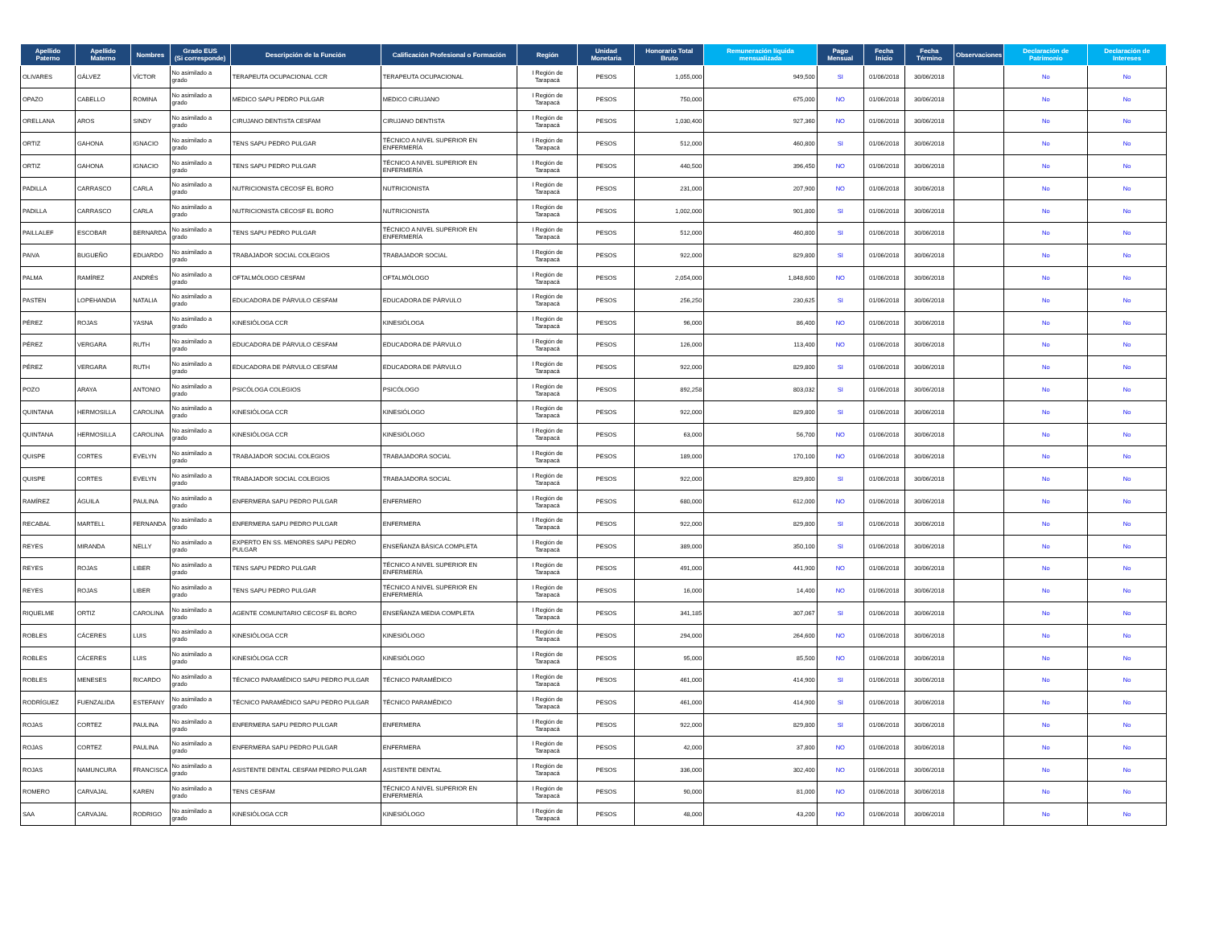| Apellido Paterno | Apellido Materno | Nombres | Grado EUS (Si corresponde) | Descripción de la Función | Calificación Profesional o Formación | Región | Unidad Monetaria | Honorario Total Bruto | Remuneración líquida mensualizada | Pago Mensual | Fecha Inicio | Fecha Término | Observaciones | Declaración de Patrimonio | Declaración de Intereses |
| --- | --- | --- | --- | --- | --- | --- | --- | --- | --- | --- | --- | --- | --- | --- | --- |
| OLIVARES | GÁLVEZ | VÍCTOR | No asimilado a grado | TERAPEUTA OCUPACIONAL CCR | TERAPEUTA OCUPACIONAL | I Región de Tarapacá | PESOS | 1,055,000 | 949,500 | SI | 01/06/2018 | 30/06/2018 | | No | No |
| OPAZO | CABELLO | ROMINA | No asimilado a grado | MEDICO SAPU PEDRO PULGAR | MEDICO CIRUJANO | I Región de Tarapacá | PESOS | 750,000 | 675,000 | NO | 01/06/2018 | 30/06/2018 | | No | No |
| ORELLANA | AROS | SINDY | No asimilado a grado | CIRUJANO DENTISTA CESFAM | CIRUJANO DENTISTA | I Región de Tarapacá | PESOS | 1,030,400 | 927,360 | NO | 01/06/2018 | 30/06/2018 | | No | No |
| ORTIZ | GAHONA | IGNACIO | No asimilado a grado | TENS SAPU PEDRO PULGAR | TÉCNICO A NIVEL SUPERIOR EN ENFERMERÍA | I Región de Tarapacá | PESOS | 512,000 | 460,800 | SI | 01/06/2018 | 30/06/2018 | | No | No |
| ORTIZ | GAHONA | IGNACIO | No asimilado a grado | TENS SAPU PEDRO PULGAR | TÉCNICO A NIVEL SUPERIOR EN ENFERMERÍA | I Región de Tarapacá | PESOS | 440,500 | 396,450 | NO | 01/06/2018 | 30/06/2018 | | No | No |
| PADILLA | CARRASCO | CARLA | No asimilado a grado | NUTRICIONISTA CECOSF EL BORO | NUTRICIONISTA | I Región de Tarapacá | PESOS | 231,000 | 207,900 | NO | 01/06/2018 | 30/06/2018 | | No | No |
| PADILLA | CARRASCO | CARLA | No asimilado a grado | NUTRICIONISTA CECOSF EL BORO | NUTRICIONISTA | I Región de Tarapacá | PESOS | 1,002,000 | 901,800 | SI | 01/06/2018 | 30/06/2018 | | No | No |
| PAILLALEF | ESCOBAR | BERNARDA | No asimilado a grado | TENS SAPU PEDRO PULGAR | TÉCNICO A NIVEL SUPERIOR EN ENFERMERÍA | I Región de Tarapacá | PESOS | 512,000 | 460,800 | SI | 01/06/2018 | 30/06/2018 | | No | No |
| PAIVA | BUGUEÑO | EDUARDO | No asimilado a grado | TRABAJADOR SOCIAL COLEGIOS | TRABAJADOR SOCIAL | I Región de Tarapacá | PESOS | 922,000 | 829,800 | SI | 01/06/2018 | 30/06/2018 | | No | No |
| PALMA | RAMÍREZ | ANDRÉS | No asimilado a grado | OFTALMÓLOGO CESFAM | OFTALMÓLOGO | I Región de Tarapacá | PESOS | 2,054,000 | 1,848,600 | NO | 01/06/2018 | 30/06/2018 | | No | No |
| PASTEN | LOPEHANDIA | NATALIA | No asimilado a grado | EDUCADORA DE PÁRVULO CESFAM | EDUCADORA DE PÁRVULO | I Región de Tarapacá | PESOS | 256,250 | 230,625 | SI | 01/06/2018 | 30/06/2018 | | No | No |
| PÉREZ | ROJAS | YASNA | No asimilado a grado | KINESIÓLOGA CCR | KINESIÓLOGA | I Región de Tarapacá | PESOS | 96,000 | 86,400 | NO | 01/06/2018 | 30/06/2018 | | No | No |
| PÉREZ | VERGARA | RUTH | No asimilado a grado | EDUCADORA DE PÁRVULO CESFAM | EDUCADORA DE PÁRVULO | I Región de Tarapacá | PESOS | 126,000 | 113,400 | NO | 01/06/2018 | 30/06/2018 | | No | No |
| PÉREZ | VERGARA | RUTH | No asimilado a grado | EDUCADORA DE PÁRVULO CESFAM | EDUCADORA DE PÁRVULO | I Región de Tarapacá | PESOS | 922,000 | 829,800 | SI | 01/06/2018 | 30/06/2018 | | No | No |
| POZO | ARAYA | ANTONIO | No asimilado a grado | PSICÓLOGA COLEGIOS | PSICÓLOGO | I Región de Tarapacá | PESOS | 892,258 | 803,032 | SI | 01/06/2018 | 30/06/2018 | | No | No |
| QUINTANA | HERMOSILLA | CAROLINA | No asimilado a grado | KINESIÓLOGA CCR | KINESIÓLOGO | I Región de Tarapacá | PESOS | 922,000 | 829,800 | SI | 01/06/2018 | 30/06/2018 | | No | No |
| QUINTANA | HERMOSILLA | CAROLINA | No asimilado a grado | KINESIÓLOGA CCR | KINESIÓLOGO | I Región de Tarapacá | PESOS | 63,000 | 56,700 | NO | 01/06/2018 | 30/06/2018 | | No | No |
| QUISPE | CORTES | EVELYN | No asimilado a grado | TRABAJADOR SOCIAL COLEGIOS | TRABAJADORA SOCIAL | I Región de Tarapacá | PESOS | 189,000 | 170,100 | NO | 01/06/2018 | 30/06/2018 | | No | No |
| QUISPE | CORTES | EVELYN | No asimilado a grado | TRABAJADOR SOCIAL COLEGIOS | TRABAJADORA SOCIAL | I Región de Tarapacá | PESOS | 922,000 | 829,800 | SI | 01/06/2018 | 30/06/2018 | | No | No |
| RAMÍREZ | ÁGUILA | PAULINA | No asimilado a grado | ENFERMERA SAPU PEDRO PULGAR | ENFERMERO | I Región de Tarapacá | PESOS | 680,000 | 612,000 | NO | 01/06/2018 | 30/06/2018 | | No | No |
| RECABAL | MARTELL | FERNANDA | No asimilado a grado | ENFERMERA SAPU PEDRO PULGAR | ENFERMERA | I Región de Tarapacá | PESOS | 922,000 | 829,800 | SI | 01/06/2018 | 30/06/2018 | | No | No |
| REYES | MIRANDA | NELLY | No asimilado a grado | EXPERTO EN SS. MENORES SAPU PEDRO PULGAR | ENSEÑANZA BÁSICA COMPLETA | I Región de Tarapacá | PESOS | 389,000 | 350,100 | SI | 01/06/2018 | 30/06/2018 | | No | No |
| REYES | ROJAS | LIBER | No asimilado a grado | TENS SAPU PEDRO PULGAR | TÉCNICO A NIVEL SUPERIOR EN ENFERMERÍA | I Región de Tarapacá | PESOS | 491,000 | 441,900 | NO | 01/06/2018 | 30/06/2018 | | No | No |
| REYES | ROJAS | LIBER | No asimilado a grado | TENS SAPU PEDRO PULGAR | TÉCNICO A NIVEL SUPERIOR EN ENFERMERÍA | I Región de Tarapacá | PESOS | 16,000 | 14,400 | NO | 01/06/2018 | 30/06/2018 | | No | No |
| RIQUELME | ORTIZ | CAROLINA | No asimilado a grado | AGENTE COMUNITARIO CECOSF EL BORO | ENSEÑANZA MEDIA COMPLETA | I Región de Tarapacá | PESOS | 341,185 | 307,067 | SI | 01/06/2018 | 30/06/2018 | | No | No |
| ROBLES | CÁCERES | LUIS | No asimilado a grado | KINESIÓLOGA CCR | KINESIÓLOGO | I Región de Tarapacá | PESOS | 294,000 | 264,600 | NO | 01/06/2018 | 30/06/2018 | | No | No |
| ROBLES | CÁCERES | LUIS | No asimilado a grado | KINESIÓLOGA CCR | KINESIÓLOGO | I Región de Tarapacá | PESOS | 95,000 | 85,500 | NO | 01/06/2018 | 30/06/2018 | | No | No |
| ROBLES | MENESES | RICARDO | No asimilado a grado | TÉCNICO PARAMÉDICO SAPU PEDRO PULGAR | TÉCNICO PARAMÉDICO | I Región de Tarapacá | PESOS | 461,000 | 414,900 | SI | 01/06/2018 | 30/06/2018 | | No | No |
| RODRÍGUEZ | FUENZALIDA | ESTEFANY | No asimilado a grado | TÉCNICO PARAMÉDICO SAPU PEDRO PULGAR | TÉCNICO PARAMÉDICO | I Región de Tarapacá | PESOS | 461,000 | 414,900 | SI | 01/06/2018 | 30/06/2018 | | No | No |
| ROJAS | CORTEZ | PAULINA | No asimilado a grado | ENFERMERA SAPU PEDRO PULGAR | ENFERMERA | I Región de Tarapacá | PESOS | 922,000 | 829,800 | SI | 01/06/2018 | 30/06/2018 | | No | No |
| ROJAS | CORTEZ | PAULINA | No asimilado a grado | ENFERMERA SAPU PEDRO PULGAR | ENFERMERA | I Región de Tarapacá | PESOS | 42,000 | 37,800 | NO | 01/06/2018 | 30/06/2018 | | No | No |
| ROJAS | NAMUNCURA | FRANCISCA | No asimilado a grado | ASISTENTE DENTAL CESFAM PEDRO PULGAR | ASISTENTE DENTAL | I Región de Tarapacá | PESOS | 336,000 | 302,400 | NO | 01/06/2018 | 30/06/2018 | | No | No |
| ROMERO | CARVAJAL | KAREN | No asimilado a grado | TENS CESFAM | TÉCNICO A NIVEL SUPERIOR EN ENFERMERÍA | I Región de Tarapacá | PESOS | 90,000 | 81,000 | NO | 01/06/2018 | 30/06/2018 | | No | No |
| SAA | CARVAJAL | RODRIGO | No asimilado a grado | KINESIÓLOGA CCR | KINESIÓLOGO | I Región de Tarapacá | PESOS | 48,000 | 43,200 | NO | 01/06/2018 | 30/06/2018 | | No | No |